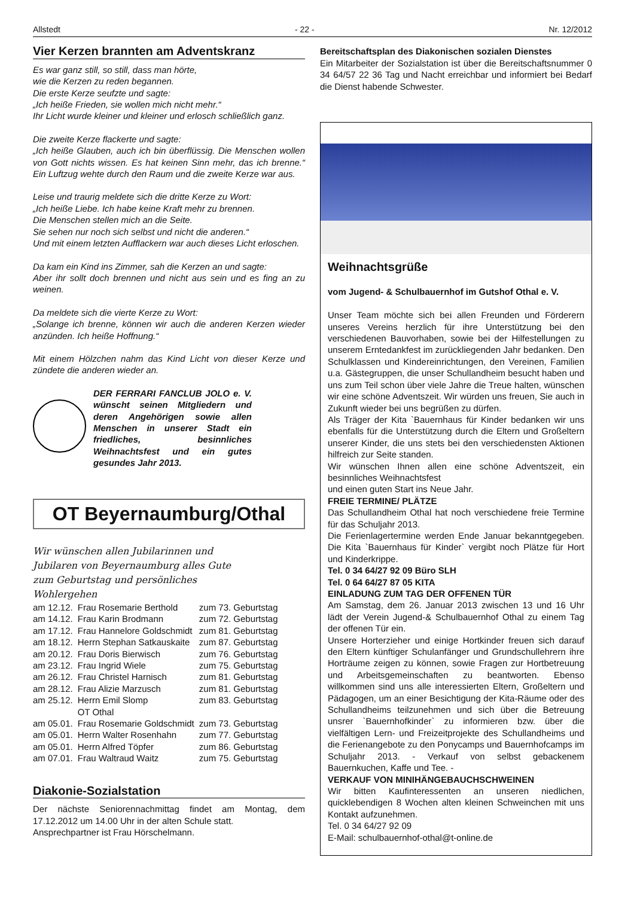Allstedt - 22 - Nr. 12/2012
Vier Kerzen brannten am Adventskranz
Es war ganz still, so still, dass man hörte,
wie die Kerzen zu reden begannen.
Die erste Kerze seufzte und sagte:
„Ich heiße Frieden, sie wollen mich nicht mehr.“
Ihr Licht wurde kleiner und kleiner und erlosch schließlich ganz.
Die zweite Kerze flackerte und sagte:
„Ich heiße Glauben, auch ich bin überflüssig. Die Menschen wollen von Gott nichts wissen. Es hat keinen Sinn mehr, das ich brenne.“ Ein Luftzug wehte durch den Raum und die zweite Kerze war aus.
Leise und traurig meldete sich die dritte Kerze zu Wort:
„Ich heiße Liebe. Ich habe keine Kraft mehr zu brennen.
Die Menschen stellen mich an die Seite.
Sie sehen nur noch sich selbst und nicht die anderen.“
Und mit einem letzten Aufflackern war auch dieses Licht erloschen.
Da kam ein Kind ins Zimmer, sah die Kerzen an und sagte:
Aber ihr sollt doch brennen und nicht aus sein und es fing an zu weinen.
Da meldete sich die vierte Kerze zu Wort:
„Solange ich brenne, können wir auch die anderen Kerzen wieder anzünden. Ich heiße Hoffnung.“
Mit einem Hölzchen nahm das Kind Licht von dieser Kerze und zündete die anderen wieder an.
DER FERRARI FANCLUB JOLO e. V. wünscht seinen Mitgliedern und deren Angehörigen sowie allen Menschen in unserer Stadt ein friedliches, besinnliches Weihnachtsfest und ein gutes gesundes Jahr 2013.
OT Beyernaumburg/Othal
Wir wünschen allen Jubilarinnen und Jubilaren von Beyernaumburg alles Gute zum Geburtstag und persönliches Wohlergehen
| am 12.12. | Frau Rosemarie Berthold | zum 73. Geburtstag |
| am 14.12. | Frau Karin Brodmann | zum 72. Geburtstag |
| am 17.12. | Frau Hannelore Goldschmidt | zum 81. Geburtstag |
| am 18.12. | Herrn Stephan Satkauskaite | zum 87. Geburtstag |
| am 20.12. | Frau Doris Bierwisch | zum 76. Geburtstag |
| am 23.12. | Frau Ingrid Wiele | zum 75. Geburtstag |
| am 26.12. | Frau Christel Harnisch | zum 81. Geburtstag |
| am 28.12. | Frau Alizie Marzusch | zum 81. Geburtstag |
| am 25.12. | Herrn Emil Slomp | zum 83. Geburtstag |
| | OT Othal | |
| am 05.01. | Frau Rosemarie Goldschmidt | zum 73. Geburtstag |
| am 05.01. | Herrn Walter Rosenhahn | zum 77. Geburtstag |
| am 05.01. | Herrn Alfred Töpfer | zum 86. Geburtstag |
| am 07.01. | Frau Waltraud Waitz | zum 75. Geburtstag |
Diakonie-Sozialstation
Der nächste Seniorennachmittag findet am Montag, dem 17.12.2012 um 14.00 Uhr in der alten Schule statt.
Ansprechpartner ist Frau Hörschelmann.
Bereitschaftsplan des Diakonischen sozialen Dienstes
Ein Mitarbeiter der Sozialstation ist über die Bereitschaftsnummer 0 34 64/57 22 36 Tag und Nacht erreichbar und informiert bei Bedarf die Dienst habende Schwester.
Weihnachtsgrüße
vom Jugend- & Schulbauernhof im Gutshof Othal e. V.
Unser Team möchte sich bei allen Freunden und Förderern unseres Vereins herzlich für ihre Unterstützung bei den verschiedenen Bauvorhaben, sowie bei der Hilfestellungen zu unserem Erntedankfest im zurückliegenden Jahr bedanken. Den Schulklassen und Kindereinrichtungen, den Vereinen, Familien u.a. Gästegruppen, die unser Schullandheim besucht haben und uns zum Teil schon über viele Jahre die Treue halten, wünschen wir eine schöne Adventszeit. Wir würden uns freuen, Sie auch in Zukunft wieder bei uns begrüßen zu dürfen.
Als Träger der Kita `Bauernhaus für Kinder bedanken wir uns ebenfalls für die Unterstützung durch die Eltern und Großeltern unserer Kinder, die uns stets bei den verschiedensten Aktionen hilfreich zur Seite standen.
Wir wünschen Ihnen allen eine schöne Adventszeit, ein besinnliches Weihnachtsfest
und einen guten Start ins Neue Jahr.
FREIE TERMINE/ PLÄTZE
Das Schullandheim Othal hat noch verschiedene freie Termine für das Schuljahr 2013.
Die Ferienlagertermine werden Ende Januar bekanntgegeben. Die Kita `Bauernhaus für Kinder` vergibt noch Plätze für Hort und Kinderkrippe.
Tel. 0 34 64/27 92 09 Büro SLH
Tel. 0 64 64/27 87 05 KITA
EINLADUNG ZUM TAG DER OFFENEN TÜR
Am Samstag, dem 26. Januar 2013 zwischen 13 und 16 Uhr lädt der Verein Jugend-& Schulbauernhof Othal zu einem Tag der offenen Tür ein.
Unsere Horterzieher und einige Hortkinder freuen sich darauf den Eltern künftiger Schulanfänger und Grundschullehrern ihre Horträume zeigen zu können, sowie Fragen zur Hortbetreuung und Arbeitsgemeinschaften zu beantworten. Ebenso willkommen sind uns alle interessierten Eltern, Großeltern und Pädagogen, um an einer Besichtigung der Kita-Räume oder des Schullandheims teilzunehmen und sich über die Betreuung unsrer `Bauernhofkinder` zu informieren bzw. über die vielfältigen Lern- und Freizeitprojekte des Schullandheims und die Ferienangebote zu den Ponycamps und Bauernhofcamps im Schuljahr 2013. - Verkauf von selbst gebackenem Bauernkuchen, Kaffe und Tee. -
VERKAUF VON MINIHÄNGEBAUCHSCHWEINEN
Wir bitten Kaufinteressenten an unseren niedlichen, quicklebendigen 8 Wochen alten kleinen Schweinchen mit uns Kontakt aufzunehmen.
Tel. 0 34 64/27 92 09
E-Mail: schulbauernhof-othal@t-online.de